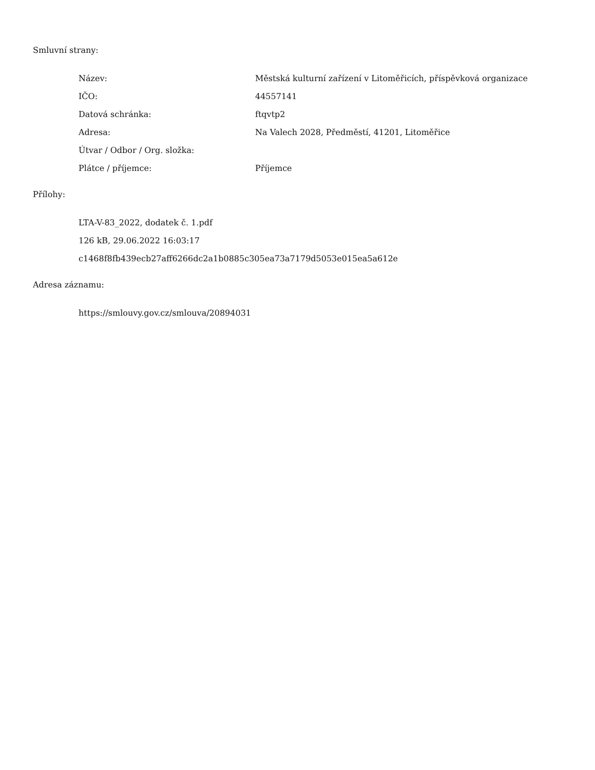Smluvní strany:
Název: Městská kulturní zařízení v Litoměřicích, příspěvková organizace
IČO: 44557141
Datová schránka: ftqvtp2
Adresa: Na Valech 2028, Předměstí, 41201, Litoměřice
Útvar / Odbor / Org. složka:
Plátce / příjemce: Příjemce
Přílohy:
LTA-V-83_2022, dodatek č. 1.pdf
126 kB, 29.06.2022 16:03:17
c1468f8fb439ecb27aff6266dc2a1b0885c305ea73a7179d5053e015ea5a612e
Adresa záznamu:
https://smlouvy.gov.cz/smlouva/20894031